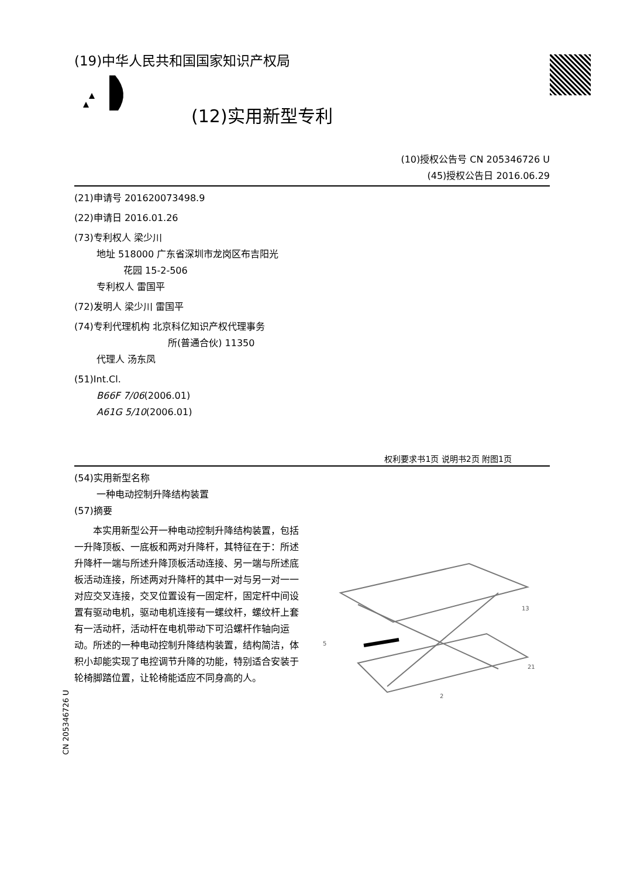(19)中华人民共和国国家知识产权局
(12)实用新型专利
(10)授权公告号 CN 205346726 U
(45)授权公告日 2016.06.29
(21)申请号 201620073498.9
(22)申请日 2016.01.26
(73)专利权人 梁少川
地址 518000 广东省深圳市龙岗区布吉阳光
花园 15-2-506
专利权人 雷国平
(72)发明人 梁少川 雷国平
(74)专利代理机构 北京科亿知识产权代理事务
所(普通合伙) 11350
代理人 汤东凤
(51)Int.Cl.
B66F 7/06(2006.01)
A61G 5/10(2006.01)
权利要求书1页 说明书2页 附图1页
(54)实用新型名称
一种电动控制升降结构装置
(57)摘要
　　本实用新型公开一种电动控制升降结构装置，包括一升降顶板、一底板和两对升降杆，其特征在于：所述升降杆一端与所述升降顶板活动连接、另一端与所述底板活动连接，所述两对升降杆的其中一对与另一对一一对应交叉连接，交叉位置设有一固定杆，固定杆中间设置有驱动电机，驱动电机连接有一螺纹杆，螺纹杆上套有一活动杆，活动杆在电机带动下可沿螺杆作轴向运动。所述的一种电动控制升降结构装置，结构简洁，体积小却能实现了电控调节升降的功能，特别适合安装于轮椅脚踏位置，让轮椅能适应不同身高的人。
5
13
21
2
CN 205346726 U